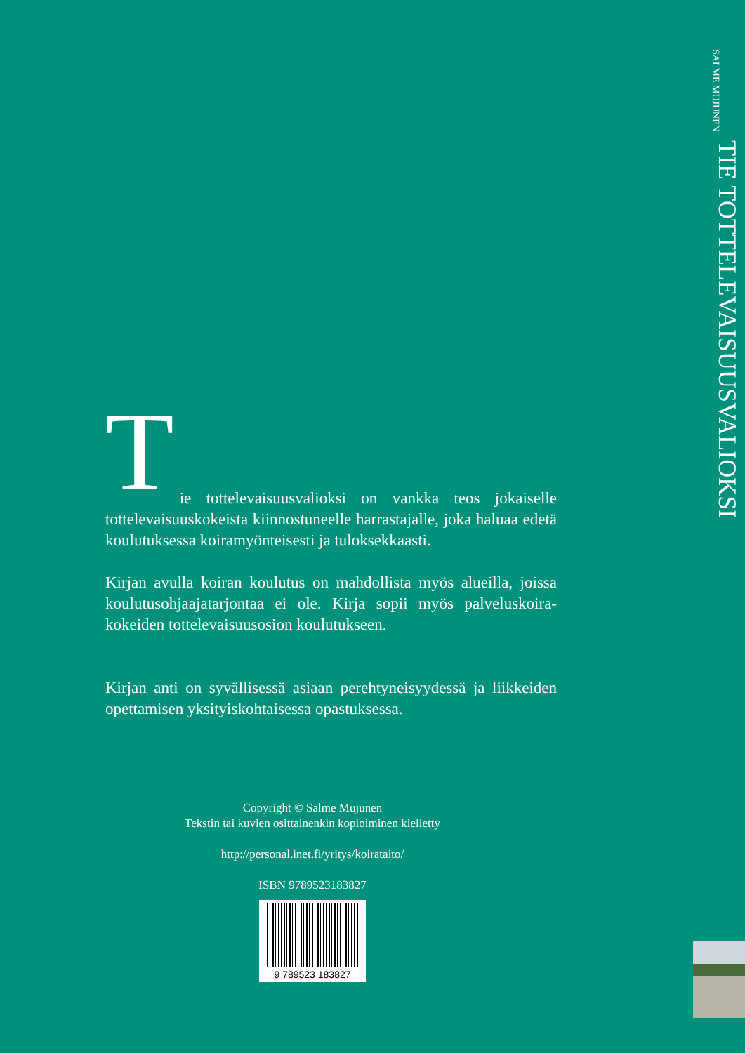SALME MUJUNEN
TIE TOTTELEVAISUUSVALIOKSI
T
ie tottelevaisuusvalioksi on vankka teos jokaiselle tottelevaisuuskokeista kiinnostuneelle harrastajalle, joka haluaa edetä koulutuksessa koiramyönteisesti ja tuloksekkaasti.
Kirjan avulla koiran koulutus on mahdollista myös alueilla, joissa koulutusohjaajatarjontaa ei ole. Kirja sopii myös palveluskoira-kokeiden tottelevaisuusosion koulutukseen.
Kirjan anti on syvällisessä asiaan perehtyneisyydessä ja liikkeiden opettamisen yksityiskohtaisessa opastuksessa.
Copyright © Salme Mujunen
Tekstin tai kuvien osittainenkin kopioiminen kielletty
http://personal.inet.fi/yritys/koirataito/
ISBN 9789523183827
9 789523 183827